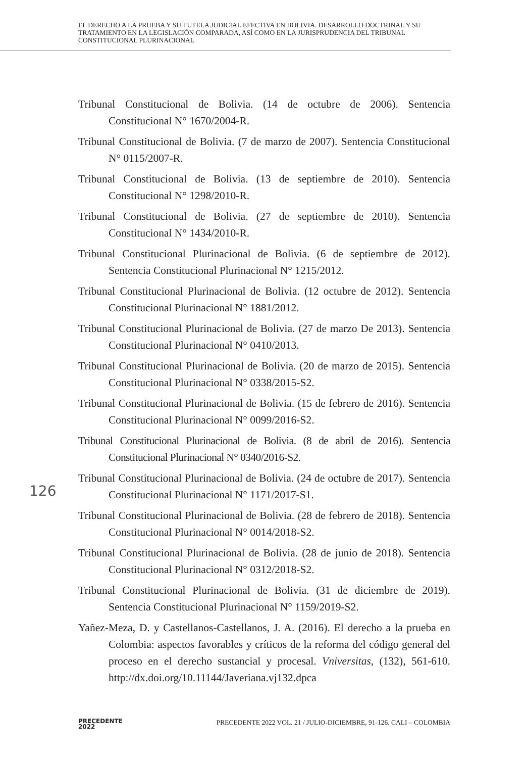EL DERECHO A LA PRUEBA Y SU TUTELA JUDICIAL EFECTIVA EN BOLIVIA. DESARROLLO DOCTRINAL Y SU TRATAMIENTO EN LA LEGISLACIÓN COMPARADA, ASÍ COMO EN LA JURISPRUDENCIA DEL TRIBUNAL CONSTITUCIONAL PLURINACIONAL
Tribunal Constitucional de Bolivia. (14 de octubre de 2006). Sentencia Constitucional N° 1670/2004-R.
Tribunal Constitucional de Bolivia. (7 de marzo de 2007). Sentencia Constitucional N° 0115/2007-R.
Tribunal Constitucional de Bolivia. (13 de septiembre de 2010). Sentencia Constitucional N° 1298/2010-R.
Tribunal Constitucional de Bolivia. (27 de septiembre de 2010). Sentencia Constitucional N° 1434/2010-R.
Tribunal Constitucional Plurinacional de Bolivia. (6 de septiembre de 2012). Sentencia Constitucional Plurinacional N° 1215/2012.
Tribunal Constitucional Plurinacional de Bolivia. (12 octubre de 2012). Sentencia Constitucional Plurinacional N° 1881/2012.
Tribunal Constitucional Plurinacional de Bolivia. (27 de marzo De 2013). Sentencia Constitucional Plurinacional N° 0410/2013.
Tribunal Constitucional Plurinacional de Bolivia. (20 de marzo de 2015). Sentencia Constitucional Plurinacional N° 0338/2015-S2.
Tribunal Constitucional Plurinacional de Bolivia. (15 de febrero de 2016). Sentencia Constitucional Plurinacional N° 0099/2016-S2.
Tribunal Constitucional Plurinacional de Bolivia. (8 de abril de 2016). Sentencia Constitucional Plurinacional N° 0340/2016-S2.
Tribunal Constitucional Plurinacional de Bolivia. (24 de octubre de 2017). Sentencia Constitucional Plurinacional N° 1171/2017-S1.
Tribunal Constitucional Plurinacional de Bolivia. (28 de febrero de 2018). Sentencia Constitucional Plurinacional N° 0014/2018-S2.
Tribunal Constitucional Plurinacional de Bolivia. (28 de junio de 2018). Sentencia Constitucional Plurinacional N° 0312/2018-S2.
Tribunal Constitucional Plurinacional de Bolivia. (31 de diciembre de 2019). Sentencia Constitucional Plurinacional N° 1159/2019-S2.
Yañez-Meza, D. y Castellanos-Castellanos, J. A. (2016). El derecho a la prueba en Colombia: aspectos favorables y críticos de la reforma del código general del proceso en el derecho sustancial y procesal. Vniversitas, (132), 561-610. http://dx.doi.org/10.11144/Javeriana.vj132.dpca
126
PRECEDENTE
2022
PRECEDENTE 2022 VOL. 21 / JULIO-DICIEMBRE, 91-126. CALI – COLOMBIA